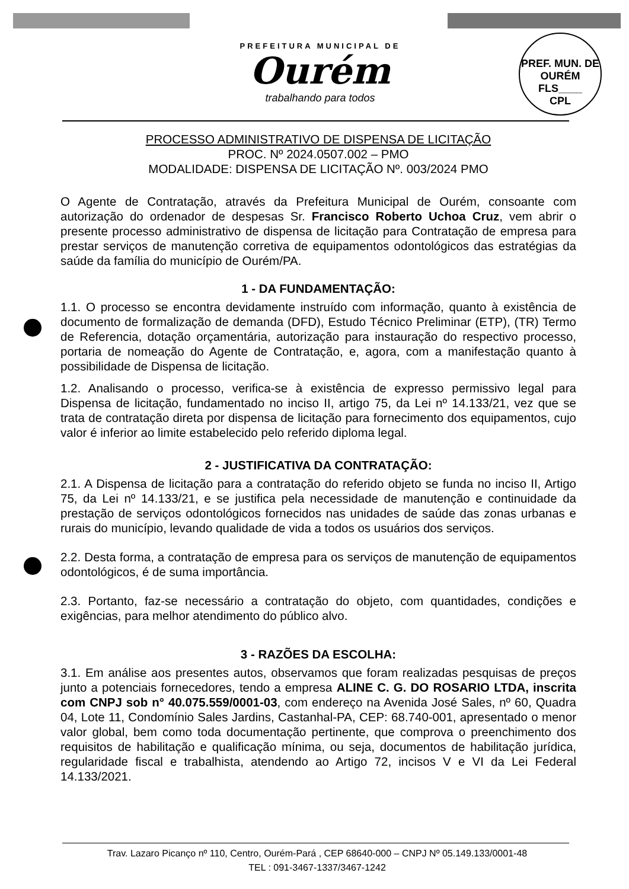PREFEITURA MUNICIPAL DE
Ourém
trabalhando para todos
PREF. MUN. DE OURÉM
FLS____
CPL
PROCESSO ADMINISTRATIVO DE DISPENSA DE LICITAÇÃO
PROC. Nº 2024.0507.002 – PMO
MODALIDADE: DISPENSA DE LICITAÇÃO Nº. 003/2024 PMO
O Agente de Contratação, através da Prefeitura Municipal de Ourém, consoante com autorização do ordenador de despesas Sr. Francisco Roberto Uchoa Cruz, vem abrir o presente processo administrativo de dispensa de licitação para Contratação de empresa para prestar serviços de manutenção corretiva de equipamentos odontológicos das estratégias da saúde da família do município de Ourém/PA.
1 - DA FUNDAMENTAÇÃO:
1.1. O processo se encontra devidamente instruído com informação, quanto à existência de documento de formalização de demanda (DFD), Estudo Técnico Preliminar (ETP), (TR) Termo de Referencia, dotação orçamentária, autorização para instauração do respectivo processo, portaria de nomeação do Agente de Contratação, e, agora, com a manifestação quanto à possibilidade de Dispensa de licitação.
1.2. Analisando o processo, verifica-se à existência de expresso permissivo legal para Dispensa de licitação, fundamentado no inciso II, artigo 75, da Lei nº 14.133/21, vez que se trata de contratação direta por dispensa de licitação para fornecimento dos equipamentos, cujo valor é inferior ao limite estabelecido pelo referido diploma legal.
2 - JUSTIFICATIVA DA CONTRATAÇÃO:
2.1. A Dispensa de licitação para a contratação do referido objeto se funda no inciso II, Artigo 75, da Lei nº 14.133/21, e se justifica pela necessidade de manutenção e continuidade da prestação de serviços odontológicos fornecidos nas unidades de saúde das zonas urbanas e rurais do município, levando qualidade de vida a todos os usuários dos serviços.
2.2. Desta forma, a contratação de empresa para os serviços de manutenção de equipamentos odontológicos, é de suma importância.
2.3. Portanto, faz-se necessário a contratação do objeto, com quantidades, condições e exigências, para melhor atendimento do público alvo.
3 - RAZÕES DA ESCOLHA:
3.1. Em análise aos presentes autos, observamos que foram realizadas pesquisas de preços junto a potenciais fornecedores, tendo a empresa ALINE C. G. DO ROSARIO LTDA, inscrita com CNPJ sob n° 40.075.559/0001-03, com endereço na Avenida José Sales, nº 60, Quadra 04, Lote 11, Condomínio Sales Jardins, Castanhal-PA, CEP: 68.740-001, apresentado o menor valor global, bem como toda documentação pertinente, que comprova o preenchimento dos requisitos de habilitação e qualificação mínima, ou seja, documentos de habilitação jurídica, regularidade fiscal e trabalhista, atendendo ao Artigo 72, incisos V e VI da Lei Federal 14.133/2021.
Trav. Lazaro Picanço nº 110, Centro, Ourém-Pará , CEP 68640-000 – CNPJ Nº 05.149.133/0001-48
TEL : 091-3467-1337/3467-1242